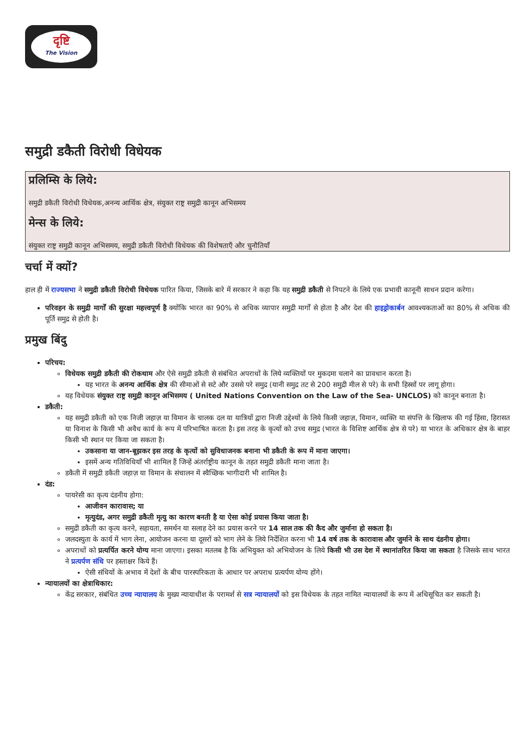दृष्टि
The Vision
समुद्री डकैती विरोधी विधेयक
प्रलिम्सि के लिये:
समुद्री डकैती विरोधी विधेयक,अनन्य आर्थिक क्षेत्र, संयुक्त राष्ट्र समुद्री कानून अभिसमय
मेन्स के लिये:
संयुक्त राष्ट्र समुद्री कानून अभिसमय, समुद्री डकैती विरोधी विधेयक की विशेषताएँ और चुनौतियाँ
चर्चा में क्यों?
हाल ही में राज्यसभा ने समुद्री डकैती विरोधी विधेयक पारित किया, जिसके बारे में सरकार ने कहा कि यह समुद्री डकैती से निपटने के लिये एक प्रभावी कानूनी साधन प्रदान करेगा।
परिवहन के समुद्री मार्गों की सुरक्षा महत्त्वपूर्ण है क्योंकि भारत का 90% से अधिक व्यापार समुद्री मार्गों से होता है और देश की हाइड्रोकार्बन आवश्यकताओं का 80% से अधिक की पूर्ति समुद्र से होती है।
प्रमुख बिंदु
परिचय:
विधेयक समुद्री डकैती की रोकथाम और ऐसे समुद्री डकैती से संबंधित अपराधों के लिये व्यक्तियों पर मुकदमा चलाने का प्रावधान करता है।
यह भारत के अनन्य आर्थिक क्षेत्र की सीमाओं से सटे और उससे परे समुद्र (यानी समुद्र तट से 200 समुद्री मील से परे) के सभी हिस्सों पर लागू होगा।
यह विधेयक संयुक्त राष्ट्र समुद्री कानून अभिसमय ( United Nations Convention on the Law of the Sea- UNCLOS) को कानून बनाता है।
डकैती:
यह समुद्री डकैती को एक निजी जहाज़ या विमान के चालक दल या यात्रियों द्वारा निजी उद्देश्यों के लिये किसी जहाज़, विमान, व्यक्ति या संपत्ति के खिलाफ की गई हिंसा, हिरासत या विनाश के किसी भी अवैध कार्य के रूप में परिभाषित करता है। इस तरह के कृत्यों को उच्च समुद्र (भारत के विशिष्ट आर्थिक क्षेत्र से परे) या भारत के अधिकार क्षेत्र के बाहर किसी भी स्थान पर किया जा सकता है।
उकसाना या जान-बूझकर इस तरह के कृत्यों को सुविधाजनक बनाना भी डकैती के रूप में माना जाएगा।
इसमें अन्य गतिविधियाँ भी शामिल हैं जिन्हें अंतर्राष्ट्रीय कानून के तहत समुद्री डकैती माना जाता है।
डकैती में समुद्री डकैती जहाज़ या विमान के संचालन में स्वैच्छिक भागीदारी भी शामिल है।
दंड:
पायरेसी का कृत्य दंडनीय होगा:
आजीवन कारावास; या
मृत्युदंड, अगर समुद्री डकैती मृत्यु का कारण बनती है या ऐसा कोई प्रयास किया जाता है।
समुद्री डकैती का कृत्य करने, सहायता, समर्थन या सलाह देने का प्रयास करने पर 14 साल तक की कैद और जुर्माना हो सकता है।
जलदस्युता के कार्य में भाग लेना, आयोजन करना या दूसरों को भाग लेने के लिये निर्देशित करना भी 14 वर्ष तक के कारावास और जुर्माने के साथ दंडनीय होगा।
अपराधों को प्रत्यर्पित करने योग्य माना जाएगा। इसका मतलब है कि अभियुक्त को अभियोजन के लिये किसी भी उस देश में स्थानांतरित किया जा सकता है जिसके साथ भारत ने प्रत्यर्पण संधि पर हस्ताक्षर किये हैं।
ऐसी संधियों के अभाव में देशों के बीच पारस्परिकता के आधार पर अपराध प्रत्यर्पण योग्य होंगे।
न्यायालयों का क्षेत्राधिकार:
केंद्र सरकार, संबंधित उच्च न्यायालय के मुख्य न्यायाधीश के परामर्श से सत्र न्यायालयों को इस विधेयक के तहत नामित न्यायालयों के रूप में अधिसूचित कर सकती है।